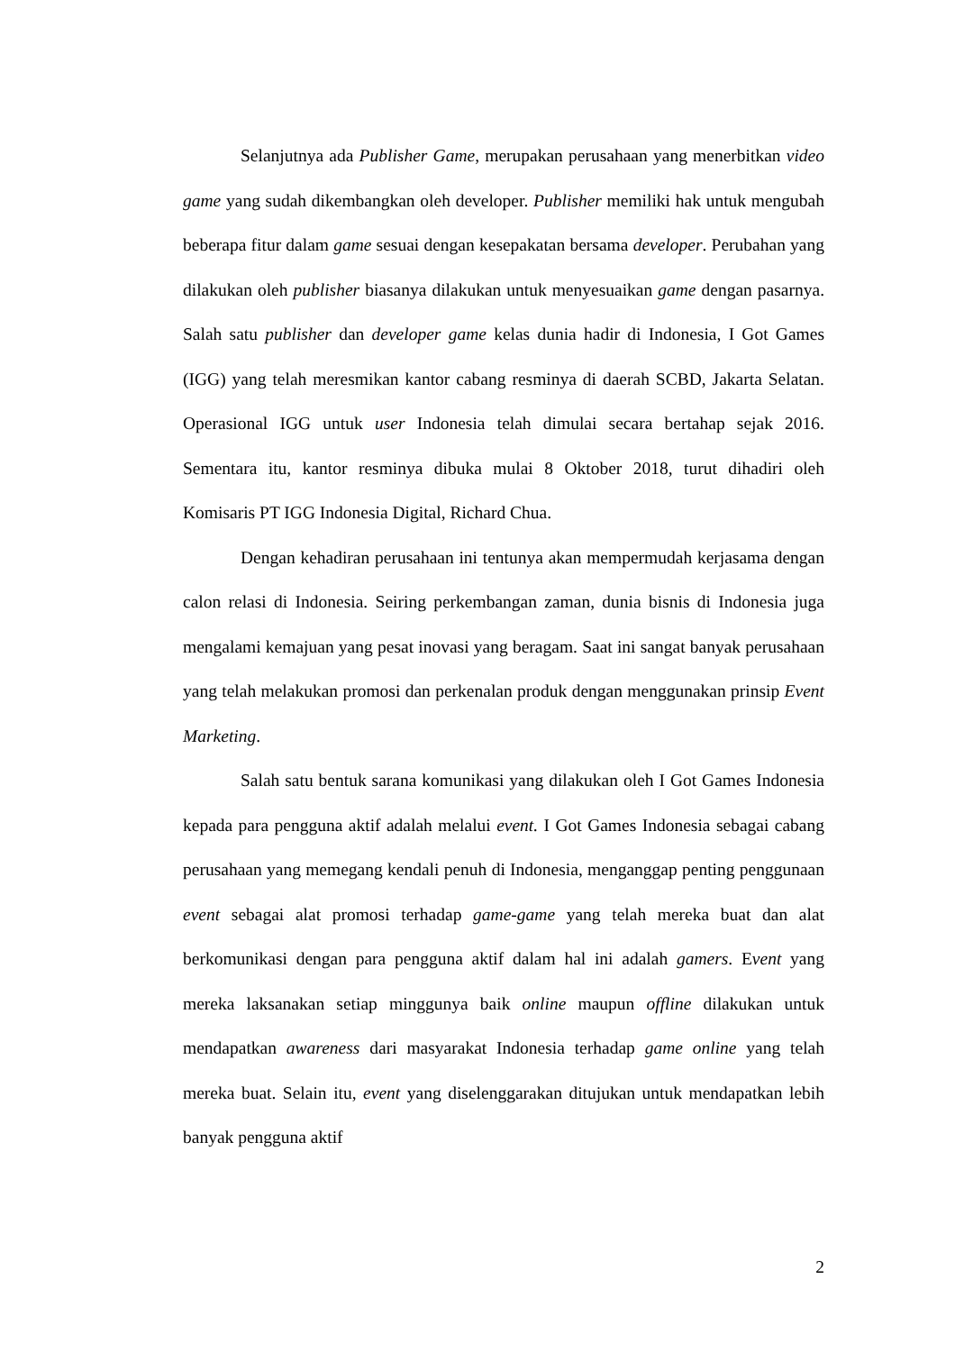Selanjutnya ada Publisher Game, merupakan perusahaan yang menerbitkan video game yang sudah dikembangkan oleh developer. Publisher memiliki hak untuk mengubah beberapa fitur dalam game sesuai dengan kesepakatan bersama developer. Perubahan yang dilakukan oleh publisher biasanya dilakukan untuk menyesuaikan game dengan pasarnya. Salah satu publisher dan developer game kelas dunia hadir di Indonesia, I Got Games (IGG) yang telah meresmikan kantor cabang resminya di daerah SCBD, Jakarta Selatan. Operasional IGG untuk user Indonesia telah dimulai secara bertahap sejak 2016. Sementara itu, kantor resminya dibuka mulai 8 Oktober 2018, turut dihadiri oleh Komisaris PT IGG Indonesia Digital, Richard Chua.
Dengan kehadiran perusahaan ini tentunya akan mempermudah kerjasama dengan calon relasi di Indonesia. Seiring perkembangan zaman, dunia bisnis di Indonesia juga mengalami kemajuan yang pesat inovasi yang beragam. Saat ini sangat banyak perusahaan yang telah melakukan promosi dan perkenalan produk dengan menggunakan prinsip Event Marketing.
Salah satu bentuk sarana komunikasi yang dilakukan oleh I Got Games Indonesia kepada para pengguna aktif adalah melalui event. I Got Games Indonesia sebagai cabang perusahaan yang memegang kendali penuh di Indonesia, menganggap penting penggunaan event sebagai alat promosi terhadap game-game yang telah mereka buat dan alat berkomunikasi dengan para pengguna aktif dalam hal ini adalah gamers. Event yang mereka laksanakan setiap minggunya baik online maupun offline dilakukan untuk mendapatkan awareness dari masyarakat Indonesia terhadap game online yang telah mereka buat. Selain itu, event yang diselenggarakan ditujukan untuk mendapatkan lebih banyak pengguna aktif
2